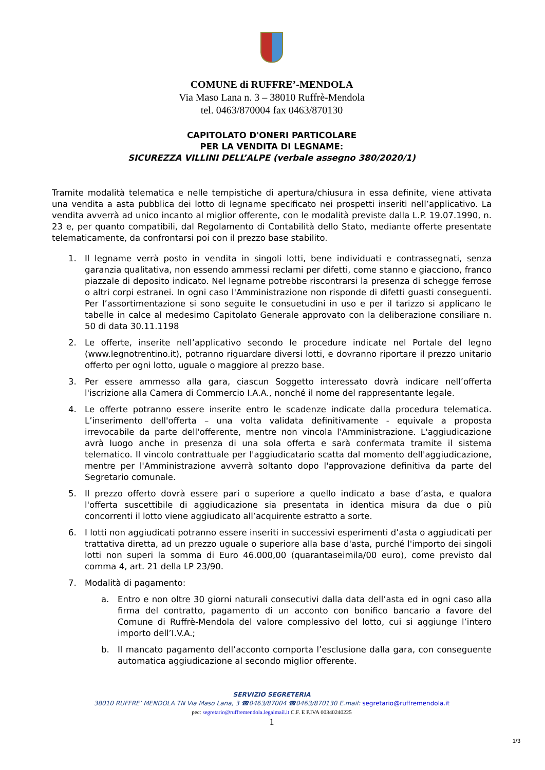COMUNE di RUFFRE’-MENDOLA
Via Maso Lana n. 3 – 38010 Ruffrè-Mendola
tel. 0463/870004 fax 0463/870130
CAPITOLATO D'ONERI PARTICOLARE
PER LA VENDITA DI LEGNAME:
SICUREZZA VILLINI DELL’ALPE (verbale assegno 380/2020/1)
Tramite modalità telematica e nelle tempistiche di apertura/chiusura in essa definite, viene attivata una vendita a asta pubblica dei lotto di legname specificato nei prospetti inseriti nell’applicativo. La vendita avverrà ad unico incanto al miglior offerente, con le modalità previste dalla L.P. 19.07.1990, n. 23 e, per quanto compatibili, dal Regolamento di Contabilità dello Stato, mediante offerte presentate telematicamente, da confrontarsi poi con il prezzo base stabilito.
1. Il legname verrà posto in vendita in singoli lotti, bene individuati e contrassegnati, senza garanzia qualitativa, non essendo ammessi reclami per difetti, come stanno e giacciono, franco piazzale di deposito indicato. Nel legname potrebbe riscontrarsi la presenza di schegge ferrose o altri corpi estranei. In ogni caso l'Amministrazione non risponde di difetti guasti conseguenti. Per l’assortimentazione si sono seguite le consuetudini in uso e per il tarizzo si applicano le tabelle in calce al medesimo Capitolato Generale approvato con la deliberazione consiliare n. 50 di data 30.11.1198
2. Le offerte, inserite nell’applicativo secondo le procedure indicate nel Portale del legno (www.legnotrentino.it), potranno riguardare diversi lotti, e dovranno riportare il prezzo unitario offerto per ogni lotto, uguale o maggiore al prezzo base.
3. Per essere ammesso alla gara, ciascun Soggetto interessato dovrà indicare nell’offerta l'iscrizione alla Camera di Commercio I.A.A., nonché il nome del rappresentante legale.
4. Le offerte potranno essere inserite entro le scadenze indicate dalla procedura telematica. L’inserimento dell'offerta – una volta validata definitivamente - equivale a proposta irrevocabile da parte dell'offerente, mentre non vincola l'Amministrazione. L'aggiudicazione avrà luogo anche in presenza di una sola offerta e sarà confermata tramite il sistema telematico. Il vincolo contrattuale per l'aggiudicatario scatta dal momento dell'aggiudicazione, mentre per l'Amministrazione avverrà soltanto dopo l'approvazione definitiva da parte del Segretario comunale.
5. Il prezzo offerto dovrà essere pari o superiore a quello indicato a base d’asta, e qualora l'offerta suscettibile di aggiudicazione sia presentata in identica misura da due o più concorrenti il lotto viene aggiudicato all’acquirente estratto a sorte.
6. I lotti non aggiudicati potranno essere inseriti in successivi esperimenti d’asta o aggiudicati per trattativa diretta, ad un prezzo uguale o superiore alla base d'asta, purché l'importo dei singoli lotti non superi la somma di Euro 46.000,00 (quarantaseimila/00 euro), come previsto dal comma 4, art. 21 della LP 23/90.
7. Modalità di pagamento:
a. Entro e non oltre 30 giorni naturali consecutivi dalla data dell’asta ed in ogni caso alla firma del contratto, pagamento di un acconto con bonifico bancario a favore del Comune di Ruffrè-Mendola del valore complessivo del lotto, cui si aggiunge l’intero importo dell’I.V.A.;
b. Il mancato pagamento dell’acconto comporta l’esclusione dalla gara, con conseguente automatica aggiudicazione al secondo miglior offerente.
SERVIZIO SEGRETERIA
38010 RUFFRE’ MENDOLA TN Via Maso Lana, 3 ☎0463/87004 ☎0463/870130 E.mail: segretario@ruffremendola.it
pec: segretario@ruffremendola.legalmail.it C.F. E P.IVA 00340240225
1
1/3